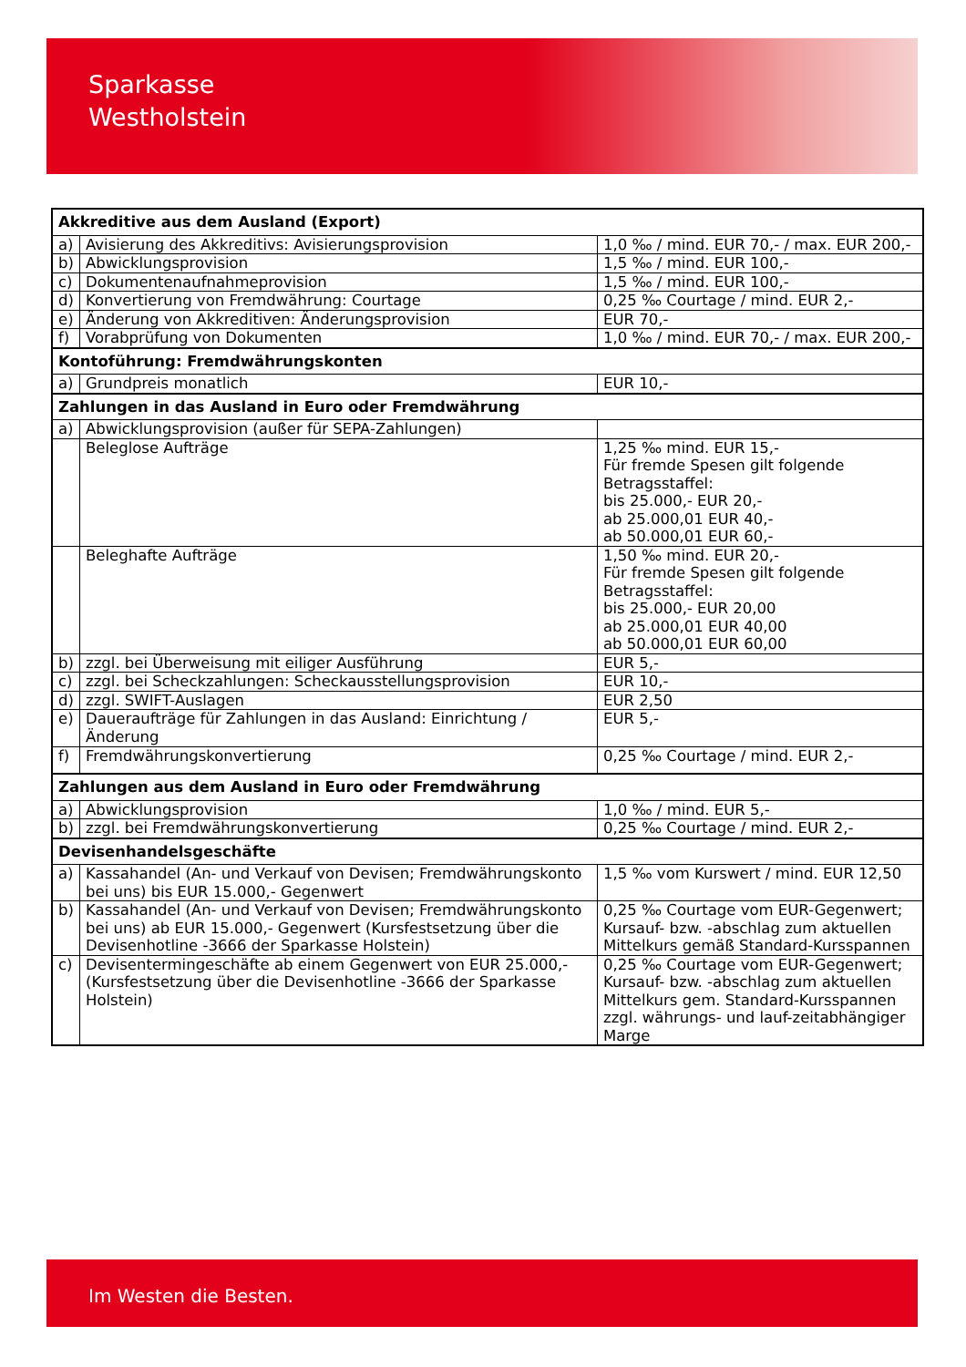Sparkasse
Westholstein
| Akkreditive aus dem Ausland (Export) | | |
| a) | Avisierung des Akkreditivs: Avisierungsprovision | 1,0 ‰ / mind. EUR 70,- / max. EUR 200,- |
| b) | Abwicklungsprovision | 1,5 ‰ / mind. EUR 100,- |
| c) | Dokumentenaufnahmeprovision | 1,5 ‰ / mind. EUR 100,- |
| d) | Konvertierung von Fremdwährung: Courtage | 0,25 ‰ Courtage / mind. EUR 2,- |
| e) | Änderung von Akkreditiven: Änderungsprovision | EUR 70,- |
| f) | Vorabprüfung von Dokumenten | 1,0 ‰ / mind. EUR 70,- / max. EUR 200,- |
| Kontoführung: Fremdwährungskonten | | |
| a) | Grundpreis monatlich | EUR 10,- |
| Zahlungen in das Ausland in Euro oder Fremdwährung | | |
| a) | Abwicklungsprovision (außer für SEPA-Zahlungen) | |
| | Beleglose Aufträge | 1,25 ‰ mind. EUR 15,- Für fremde Spesen gilt folgende Betragsstaffel: bis 25.000,- EUR 20,- ab 25.000,01 EUR 40,- ab 50.000,01 EUR 60,- |
| | Beleghafte Aufträge | 1,50 ‰ mind. EUR 20,- Für fremde Spesen gilt folgende Betragsstaffel: bis 25.000,- EUR 20,00 ab 25.000,01 EUR 40,00 ab 50.000,01 EUR 60,00 |
| b) | zzgl. bei Überweisung mit eiliger Ausführung | EUR 5,- |
| c) | zzgl. bei Scheckzahlungen: Scheckausstellungsprovision | EUR 10,- |
| d) | zzgl. SWIFT-Auslagen | EUR 2,50 |
| e) | Daueraufträge für Zahlungen in das Ausland: Einrichtung / Änderung | EUR 5,- |
| f) | Fremdwährungskonvertierung | 0,25 ‰ Courtage / mind. EUR 2,- |
| Zahlungen aus dem Ausland in Euro oder Fremdwährung | | |
| a) | Abwicklungsprovision | 1,0 ‰ / mind. EUR 5,- |
| b) | zzgl. bei Fremdwährungskonvertierung | 0,25 ‰ Courtage / mind. EUR 2,- |
| Devisenhandelsgeschäfte | | |
| a) | Kassahandel (An- und Verkauf von Devisen; Fremdwährungskonto bei uns) bis EUR 15.000,- Gegenwert | 1,5 ‰ vom Kurswert / mind. EUR 12,50 |
| b) | Kassahandel (An- und Verkauf von Devisen; Fremdwährungskonto bei uns) ab EUR 15.000,- Gegenwert (Kursfestsetzung über die Devisenhotline -3666 der Sparkasse Holstein) | 0,25 ‰ Courtage vom EUR-Gegenwert; Kursauf- bzw. -abschlag zum aktuellen Mittelkurs gemäß Standard-Kursspannen |
| c) | Devisentermingeschäfte ab einem Gegenwert von EUR 25.000,- (Kursfestsetzung über die Devisenhotline -3666 der Sparkasse Holstein) | 0,25 ‰ Courtage vom EUR-Gegenwert; Kursauf- bzw. -abschlag zum aktuellen Mittelkurs gem. Standard-Kursspannen zzgl. währungs- und lauf-zeitabhängiger Marge |
Im Westen die Besten.